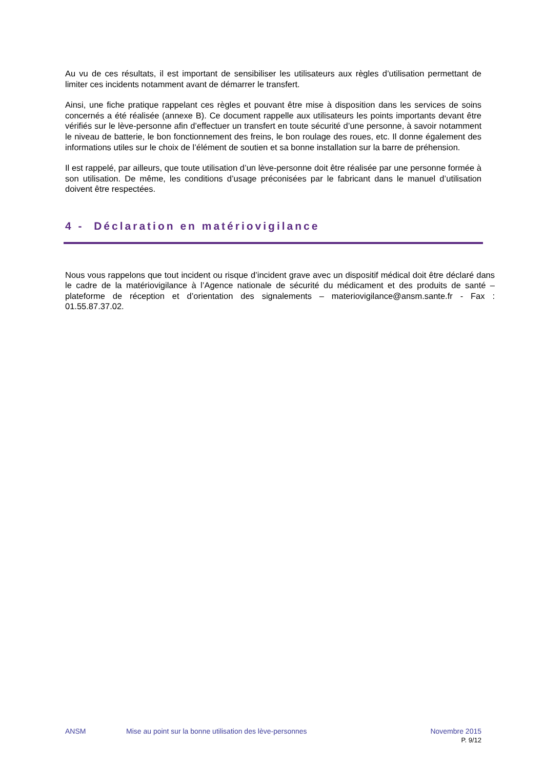Au vu de ces résultats, il est important de sensibiliser les utilisateurs aux règles d’utilisation permettant de limiter ces incidents notamment avant de démarrer le transfert.
Ainsi, une fiche pratique rappelant ces règles et pouvant être mise à disposition dans les services de soins concernés a été réalisée (annexe B). Ce document rappelle aux utilisateurs les points importants devant être vérifiés sur le lève-personne afin d’effectuer un transfert en toute sécurité d’une personne, à savoir notamment le niveau de batterie, le bon fonctionnement des freins, le bon roulage des roues, etc. Il donne également des informations utiles sur le choix de l’élément de soutien et sa bonne installation sur la barre de préhension.
Il est rappelé, par ailleurs, que toute utilisation d’un lève-personne doit être réalisée par une personne formée à son utilisation. De même, les conditions d’usage préconisées par le fabricant dans le manuel d’utilisation doivent être respectées.
4 - Déclaration en matériovigilance
Nous vous rappelons que tout incident ou risque d’incident grave avec un dispositif médical doit être déclaré dans le cadre de la matériovigilance à l’Agence nationale de sécurité du médicament et des produits de santé – plateforme de réception et d’orientation des signalements – materiovigilance@ansm.sante.fr - Fax : 01.55.87.37.02.
ANSM Mise au point sur la bonne utilisation des lève-personnes Novembre 2015
P. 9/12